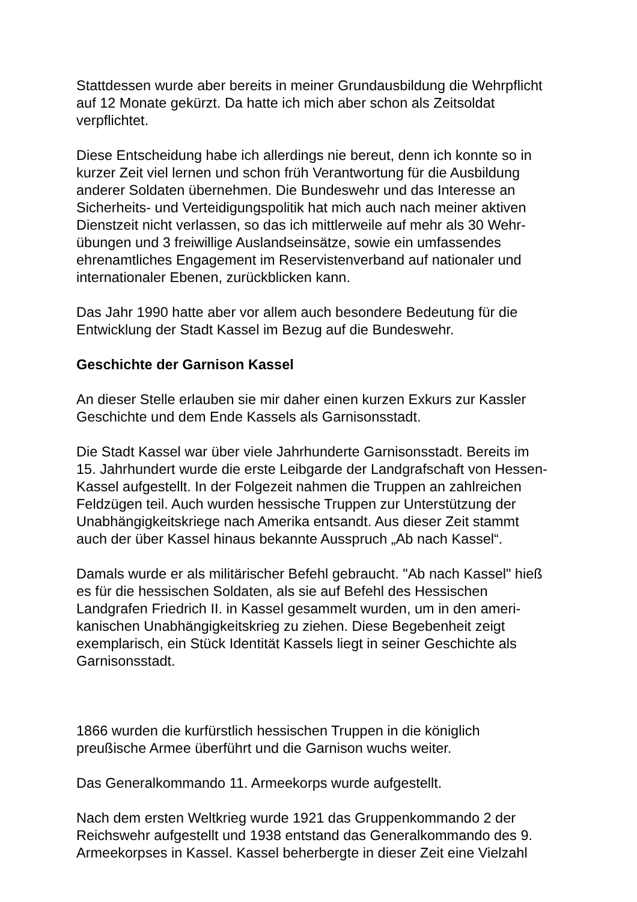Stattdessen wurde aber bereits in meiner Grundausbildung die Wehrpflicht
auf 12 Monate gekürzt. Da hatte ich mich aber schon als Zeitsoldat
verpflichtet.
Diese Entscheidung habe ich allerdings nie bereut, denn ich konnte so in
kurzer Zeit viel lernen und schon früh Verantwortung für die Ausbildung
anderer Soldaten übernehmen. Die Bundeswehr und das Interesse an
Sicherheits- und Verteidigungspolitik hat mich auch nach meiner aktiven
Dienstzeit nicht verlassen, so das ich mittlerweile auf mehr als 30 Wehr-
übungen und 3 freiwillige Auslandseinsätze, sowie ein umfassendes
ehrenamtliches Engagement im Reservistenverband auf nationaler und
internationaler Ebenen, zurückblicken kann.
Das Jahr 1990 hatte aber vor allem auch besondere Bedeutung für die
Entwicklung der Stadt Kassel im Bezug auf die Bundeswehr.
Geschichte der Garnison Kassel
An dieser Stelle erlauben sie mir daher einen kurzen Exkurs zur Kassler
Geschichte und dem Ende Kassels als Garnisonsstadt.
Die Stadt Kassel war über viele Jahrhunderte Garnisonsstadt. Bereits im
15. Jahrhundert wurde die erste Leibgarde der Landgrafschaft von Hessen-
Kassel aufgestellt. In der Folgezeit nahmen die Truppen an zahlreichen
Feldzügen teil. Auch wurden hessische Truppen zur Unterstützung der
Unabhängigkeitskriege nach Amerika entsandt. Aus dieser Zeit stammt
auch der über Kassel hinaus bekannte Ausspruch „Ab nach Kassel“.
Damals wurde er als militärischer Befehl gebraucht. "Ab nach Kassel" hieß
es für die hessischen Soldaten, als sie auf Befehl des Hessischen
Landgrafen Friedrich II. in Kassel gesammelt wurden, um in den ameri-
kanischen Unabhängigkeitskrieg zu ziehen. Diese Begebenheit zeigt
exemplarisch, ein Stück Identität Kassels liegt in seiner Geschichte als
Garnisonsstadt.
1866 wurden die kurfürstlich hessischen Truppen in die königlich
preußische Armee überführt und die Garnison wuchs weiter.
Das Generalkommando 11. Armeekorps wurde aufgestellt.
Nach dem ersten Weltkrieg wurde 1921 das Gruppenkommando 2 der
Reichswehr aufgestellt und 1938 entstand das Generalkommando des 9.
Armeekorpses in Kassel. Kassel beherbergte in dieser Zeit eine Vielzahl